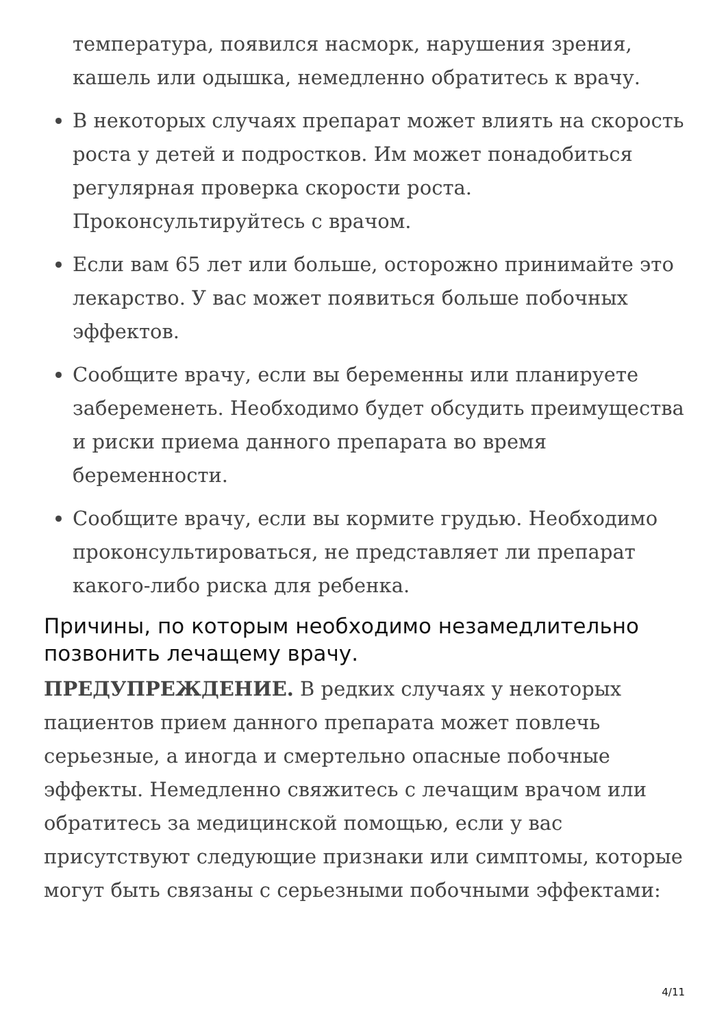температура, появился насморк, нарушения зрения, кашель или одышка, немедленно обратитесь к врачу.
В некоторых случаях препарат может влиять на скорость роста у детей и подростков. Им может понадобиться регулярная проверка скорости роста. Проконсультируйтесь с врачом.
Если вам 65 лет или больше, осторожно принимайте это лекарство. У вас может появиться больше побочных эффектов.
Сообщите врачу, если вы беременны или планируете забеременеть. Необходимо будет обсудить преимущества и риски приема данного препарата во время беременности.
Сообщите врачу, если вы кормите грудью. Необходимо проконсультироваться, не представляет ли препарат какого-либо риска для ребенка.
Причины, по которым необходимо незамедлительно позвонить лечащему врачу.
ПРЕДУПРЕЖДЕНИЕ. В редких случаях у некоторых пациентов прием данного препарата может повлечь серьезные, а иногда и смертельно опасные побочные эффекты. Немедленно свяжитесь с лечащим врачом или обратитесь за медицинской помощью, если у вас присутствуют следующие признаки или симптомы, которые могут быть связаны с серьезными побочными эффектами:
4/11